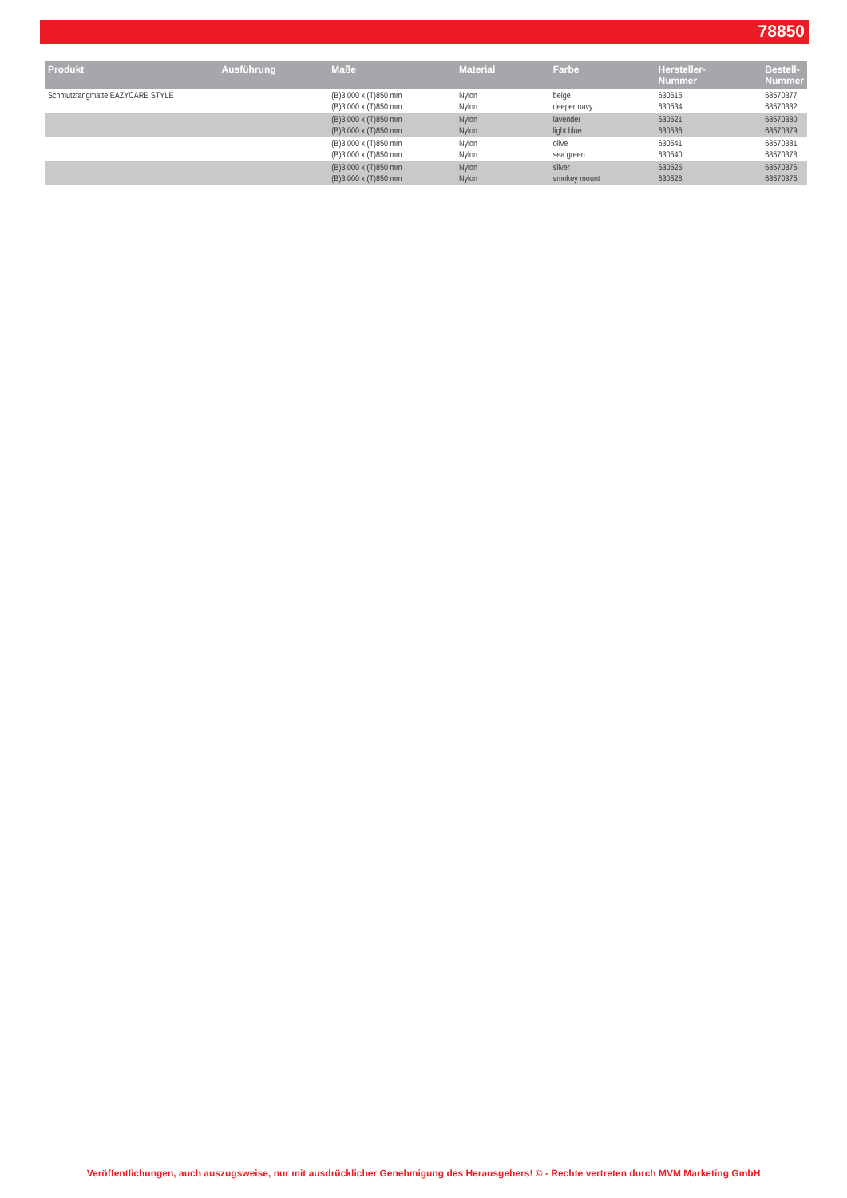78850
| Produkt | Ausführung | Maße | Material | Farbe | Hersteller- Nummer | Bestell- Nummer |
| --- | --- | --- | --- | --- | --- | --- |
| Schmutzfangmatte EAZYCARE STYLE | | (B)3.000 x (T)850 mm (B)3.000 x (T)850 mm | Nylon Nylon | beige deeper navy | 630515 630534 | 68570377 68570382 |
| | | (B)3.000 x (T)850 mm (B)3.000 x (T)850 mm | Nylon Nylon | lavender light blue | 630521 630536 | 68570380 68570379 |
| | | (B)3.000 x (T)850 mm (B)3.000 x (T)850 mm | Nylon Nylon | olive sea green | 630541 630540 | 68570381 68570378 |
| | | (B)3.000 x (T)850 mm (B)3.000 x (T)850 mm | Nylon Nylon | silver smokey mount | 630525 630526 | 68570376 68570375 |
Veröffentlichungen, auch auszugsweise, nur mit ausdrücklicher Genehmigung des Herausgebers! © - Rechte vertreten durch MVM Marketing GmbH